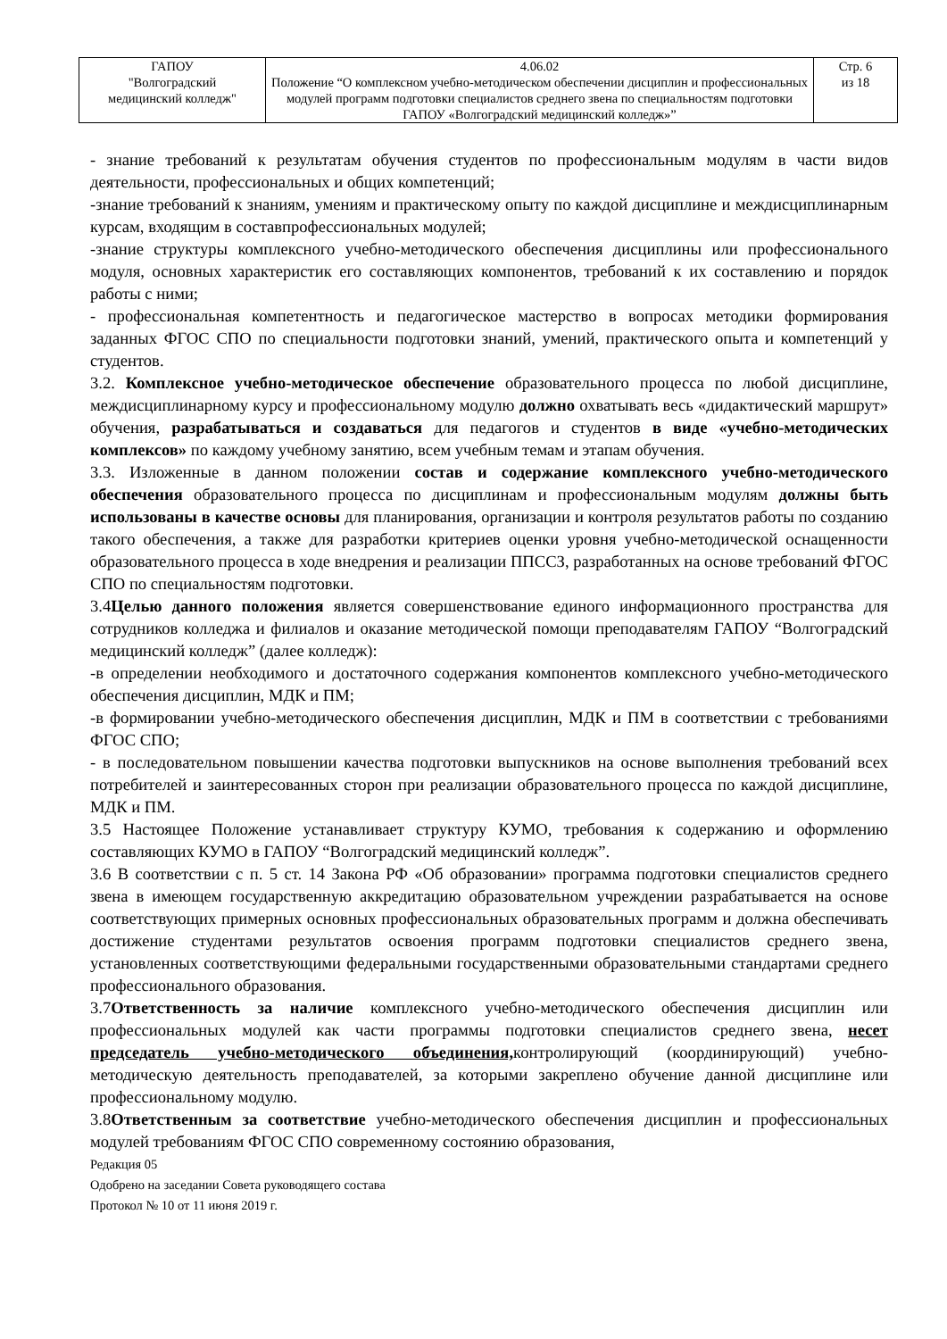| ГАПОУ "Волгоградский медицинский колледж" | 4.06.02 Положение “О комплексном учебно-методическом обеспечении дисциплин и профессиональных модулей программ подготовки специалистов среднего звена по специальностям подготовки ГАПОУ «Волгоградский медицинский колледж»” | Стр. 6 из 18 |
- знание требований к результатам обучения студентов по профессиональным модулям в части видов деятельности, профессиональных и общих компетенций;
-знание требований к знаниям, умениям и практическому опыту по каждой дисциплине и междисциплинарным курсам, входящим в составпрофессиональных модулей;
-знание структуры комплексного учебно-методического обеспечения дисциплины или профессионального модуля, основных характеристик его составляющих компонентов, требований к их составлению и порядок работы с ними;
- профессиональная компетентность и педагогическое мастерство в вопросах методики формирования заданных ФГОС СПО по специальности подготовки знаний, умений, практического опыта и компетенций у студентов.
3.2. Комплексное учебно-методическое обеспечение образовательного процесса по любой дисциплине, междисциплинарному курсу и профессиональному модулю должно охватывать весь «дидактический маршрут» обучения, разрабатываться и создаваться для педагогов и студентов в виде «учебно-методических комплексов» по каждому учебному занятию, всем учебным темам и этапам обучения.
3.3. Изложенные в данном положении состав и содержание комплексного учебно-методического обеспечения образовательного процесса по дисциплинам и профессиональным модулям должны быть использованы в качестве основы для планирования, организации и контроля результатов работы по созданию такого обеспечения, а также для разработки критериев оценки уровня учебно-методической оснащенности образовательного процесса в ходе внедрения и реализации ППССЗ, разработанных на основе требований ФГОС СПО по специальностям подготовки.
3.4Целью данного положения является совершенствование единого информационного пространства для сотрудников колледжа и филиалов и оказание методической помощи преподавателям ГАПОУ “Волгоградский медицинский колледж” (далее колледж):
-в определении необходимого и достаточного содержания компонентов комплексного учебно-методического обеспечения дисциплин, МДК и ПМ;
-в формировании учебно-методического обеспечения дисциплин, МДК и ПМ в соответствии с требованиями ФГОС СПО;
- в последовательном повышении качества подготовки выпускников на основе выполнения требований всех потребителей и заинтересованных сторон при реализации образовательного процесса по каждой дисциплине, МДК и ПМ.
3.5 Настоящее Положение устанавливает структуру КУМО, требования к содержанию и оформлению составляющих КУМО в ГАПОУ “Волгоградский медицинский колледж”.
3.6 В соответствии с п. 5 ст. 14 Закона РФ «Об образовании» программа подготовки специалистов среднего звена в имеющем государственную аккредитацию образовательном учреждении разрабатывается на основе соответствующих примерных основных профессиональных образовательных программ и должна обеспечивать достижение студентами результатов освоения программ подготовки специалистов среднего звена, установленных соответствующими федеральными государственными образовательными стандартами среднего профессионального образования.
3.7Ответственность за наличие комплексного учебно-методического обеспечения дисциплин или профессиональных модулей как части программы подготовки специалистов среднего звена, несет председатель учебно-методического объединения, контролирующий (координирующий) учебно-методическую деятельность преподавателей, за которыми закреплено обучение данной дисциплине или профессиональному модулю.
3.8Ответственным за соответствие учебно-методического обеспечения дисциплин и профессиональных модулей требованиям ФГОС СПО современному состоянию образования,
Редакция 05
Одобрено на заседании Совета руководящего состава
Протокол № 10 от 11 июня 2019 г.